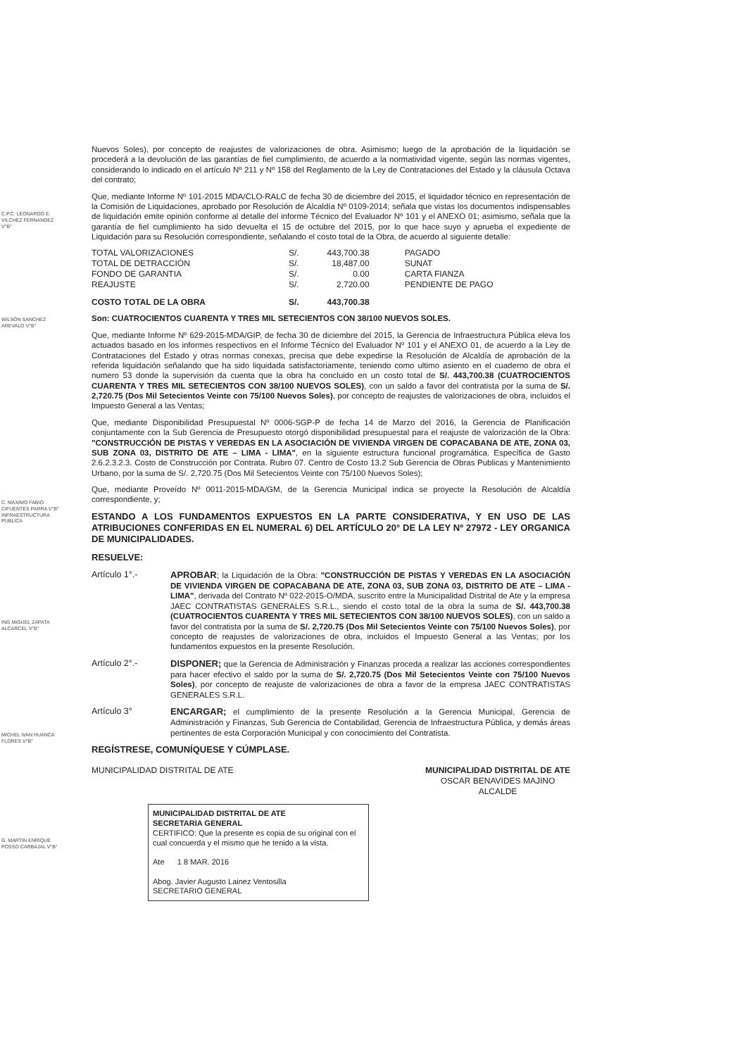C.P.C. LEONARDO E. VILCHEZ FERNANDEZ V°B°
WILSON SANCHEZ AREVALO V°B°
C. MAXIMO FABIO CIFUENTES PARRA V°B° INFRAESTRUCTURA PUBLICA
ING MIGUEL ZAPATA ALCARCEL V°B°
MICHEL IVAN HUANCA FLORES V°B°
G. MARTIN ENRIQUE POSSO CARBAJAL V°B°
Nuevos Soles), por concepto de reajustes de valorizaciones de obra. Asimismo; luego de la aprobación de la liquidación se procederá a la devolución de las garantías de fiel cumplimiento, de acuerdo a la normatividad vigente, según las normas vigentes, considerando lo indicado en el artículo Nº 211 y Nº 158 del Reglamento de la Ley de Contrataciones del Estado y la cláusula Octava del contrato;
Que, mediante Informe Nº 101-2015 MDA/CLO-RALC de fecha 30 de diciembre del 2015, el liquidador técnico en representación de la Comisión de Liquidaciones, aprobado por Resolución de Alcaldía Nº 0109-2014; señala que vistas los documentos indispensables de liquidación emite opinión conforme al detalle del informe Técnico del Evaluador Nº 101 y el ANEXO 01; asimismo, señala que la garantía de fiel cumplimiento ha sido devuelta el 15 de octubre del 2015, por lo que hace suyo y aprueba el expediente de Liquidación para su Resolución correspondiente, señalando el costo total de la Obra, de acuerdo al siguiente detalle:
| TOTAL VALORIZACIONES | S/. | 443,700.38 | PAGADO |
| TOTAL DE DETRACCIÓN | S/. | 18,487.00 | SUNAT |
| FONDO DE GARANTIA | S/. | 0.00 | CARTA FIANZA |
| REAJUSTE | S/. | 2,720.00 | PENDIENTE DE PAGO |
| COSTO TOTAL DE LA OBRA | S/. | 443,700.38 | |
Son: CUATROCIENTOS CUARENTA Y TRES MIL SETECIENTOS CON 38/100 NUEVOS SOLES.
Que, mediante Informe Nº 629-2015-MDA/GIP, de fecha 30 de diciembre del 2015, la Gerencia de Infraestructura Pública eleva los actuados basado en los informes respectivos en el Informe Técnico del Evaluador Nº 101 y el ANEXO 01, de acuerdo a la Ley de Contrataciones del Estado y otras normas conexas, precisa que debe expedirse la Resolución de Alcaldía de aprobación de la referida liquidación señalando que ha sido liquidada satisfactoriamente, teniendo como ultimo asiento en el cuaderno de obra el numero 53 donde la supervisión da cuenta que la obra ha concluido en un costo total de S/. 443,700.38 (CUATROCIENTOS CUARENTA Y TRES MIL SETECIENTOS CON 38/100 NUEVOS SOLES), con un saldo a favor del contratista por la suma de S/. 2,720.75 (Dos Mil Setecientos Veinte con 75/100 Nuevos Soles), por concepto de reajustes de valorizaciones de obra, incluidos el Impuesto General a las Ventas;
Que, mediante Disponibilidad Presupuestal Nº 0006-SGP-P de fecha 14 de Marzo del 2016, la Gerencia de Planificación conjuntamente con la Sub Gerencia de Presupuesto otorgó disponibilidad presupuestal para el reajuste de valorización de la Obra: "CONSTRUCCIÓN DE PISTAS Y VEREDAS EN LA ASOCIACIÓN DE VIVIENDA VIRGEN DE COPACABANA DE ATE, ZONA 03, SUB ZONA 03, DISTRITO DE ATE – LIMA - LIMA", en la siguiente estructura funcional programática. Específica de Gasto 2.6.2.3.2.3. Costo de Construcción por Contrata. Rubro 07. Centro de Costo 13.2 Sub Gerencia de Obras Publicas y Mantenimiento Urbano, por la suma de S/. 2,720.75 (Dos Mil Setecientos Veinte con 75/100 Nuevos Soles);
Que, mediante Proveído Nº 0011-2015-MDA/GM, de la Gerencia Municipal indica se proyecte la Resolución de Alcaldía correspondiente, y;
ESTANDO A LOS FUNDAMENTOS EXPUESTOS EN LA PARTE CONSIDERATIVA, Y EN USO DE LAS ATRIBUCIONES CONFERIDAS EN EL NUMERAL 6) DEL ARTÍCULO 20° DE LA LEY Nº 27972 - LEY ORGANICA DE MUNICIPALIDADES.
RESUELVE:
Artículo 1°.- APROBAR; la Liquidación de la Obra: "CONSTRUCCIÓN DE PISTAS Y VEREDAS EN LA ASOCIACIÓN DE VIVIENDA VIRGEN DE COPACABANA DE ATE, ZONA 03, SUB ZONA 03, DISTRITO DE ATE – LIMA - LIMA", derivada del Contrato Nº 022-2015-O/MDA, suscrito entre la Municipalidad Distrital de Ate y la empresa JAEC CONTRATISTAS GENERALES S.R.L., siendo el costo total de la obra la suma de S/. 443,700.38 (CUATROCIENTOS CUARENTA Y TRES MIL SETECIENTOS CON 38/100 NUEVOS SOLES), con un saldo a favor del contratista por la suma de S/. 2,720.75 (Dos Mil Setecientos Veinte con 75/100 Nuevos Soles), por concepto de reajustes de valorizaciones de obra, incluidos el Impuesto General a las Ventas; por los fundamentos expuestos en la presente Resolución.
Artículo 2°.- DISPONER; que la Gerencia de Administración y Finanzas proceda a realizar las acciones correspondientes para hacer efectivo el saldo por la suma de S/. 2,720.75 (Dos Mil Setecientos Veinte con 75/100 Nuevos Soles), por concepto de reajuste de valorizaciones de obra a favor de la empresa JAEC CONTRATISTAS GENERALES S.R.L.
Artículo 3° ENCARGAR; el cumplimiento de la presente Resolución a la Gerencia Municipal, Gerencia de Administración y Finanzas, Sub Gerencia de Contabilidad, Gerencia de Infraestructura Pública, y demás áreas pertinentes de esta Corporación Municipal y con conocimiento del Contratista.
REGÍSTRESE, COMUNÍQUESE Y CÚMPLASE.
MUNICIPALIDAD DISTRITAL DE ATE MUNICIPALIDAD DISTRITAL DE ATE
OSCAR BENAVIDES MAJINO
ALCALDE
MUNICIPALIDAD DISTRITAL DE ATE
SECRETARIA GENERAL
CERTIFICO: Que la presente es copia de su original con el cual concuerda y el mismo que he tenido a la vista.
Ate 1 8 MAR. 2016
Abog. Javier Augusto Lainez Ventosilla
SECRETARIO GENERAL